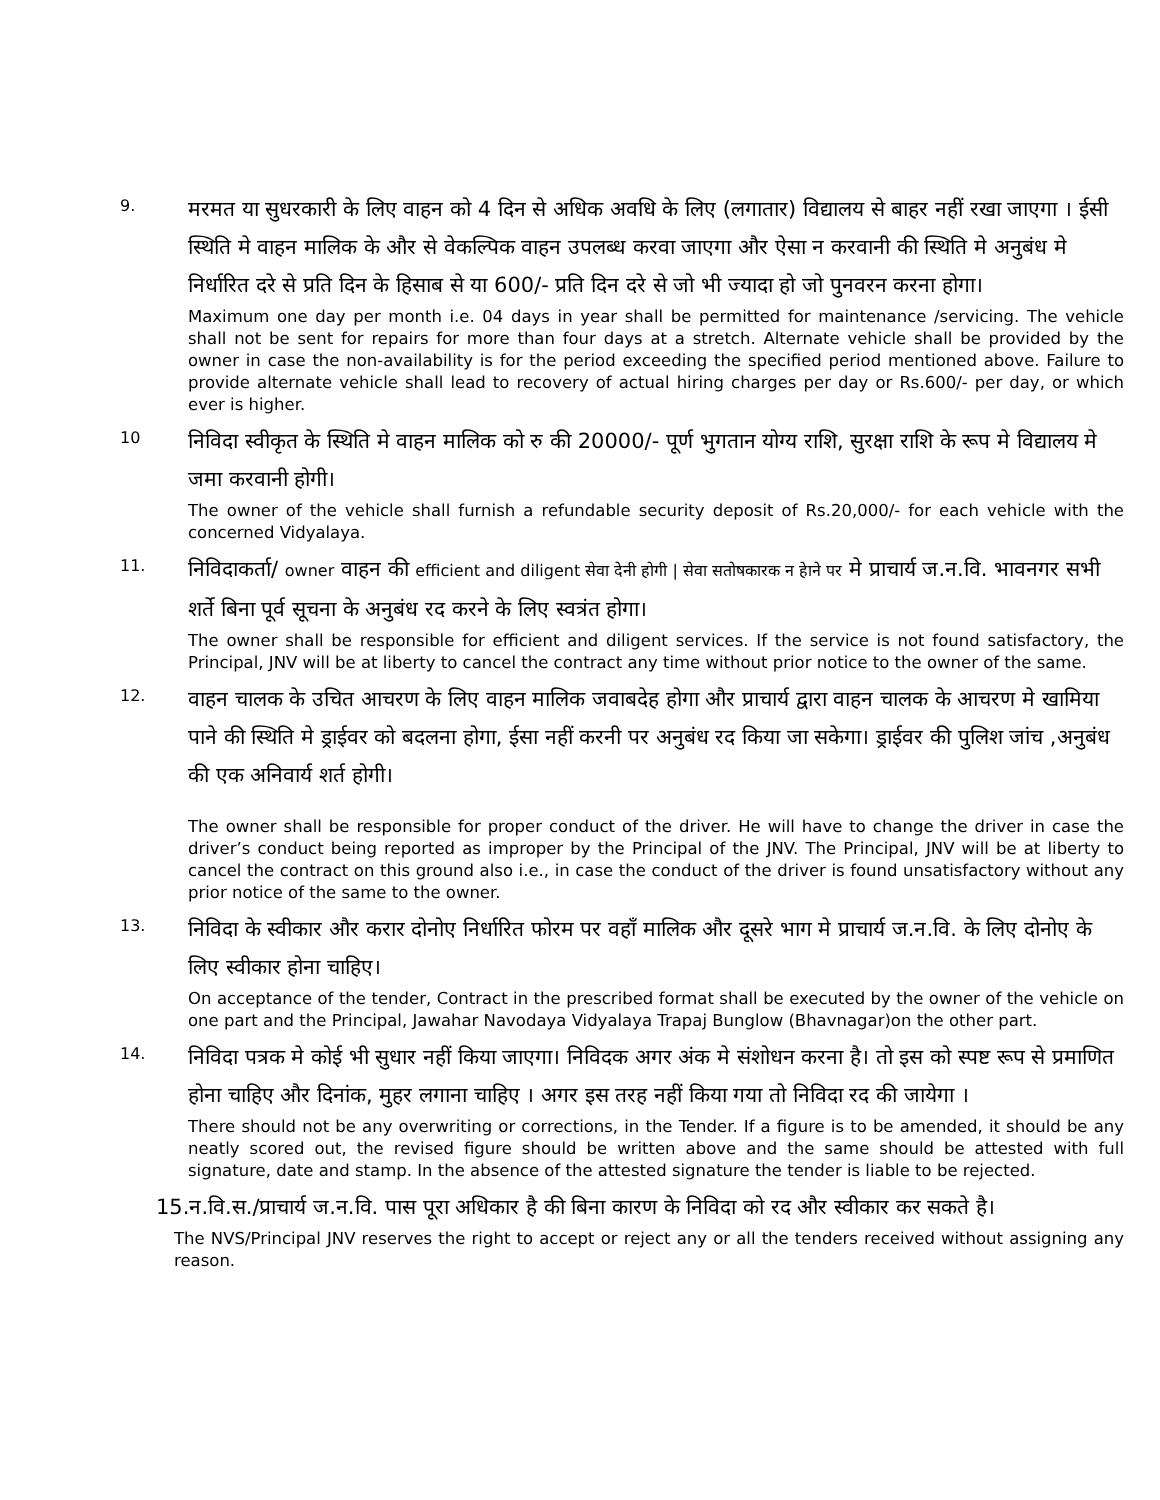9.
मरमत या सुधरकारी के लिए वाहन को 4 दिन से अधिक अवधि के लिए (लगातार) विद्यालय से बाहर नहीं रखा जाएगा । ईसी स्थिति मे वाहन मालिक के और से वेकल्पिक वाहन उपलब्ध करवा जाएगा और ऐसा न करवानी की स्थिति मे अनुबंध मे निर्धारित दरे से प्रति दिन के हिसाब से या 600/- प्रति दिन दरे से जो भी ज्यादा हो जो पुनवरन करना होगा।
Maximum one day per month i.e. 04 days in year shall be permitted for maintenance /servicing. The vehicle shall not be sent for repairs for more than four days at a stretch. Alternate vehicle shall be provided by the owner in case the non-availability is for the period exceeding the specified period mentioned above. Failure to provide alternate vehicle shall lead to recovery of actual hiring charges per day or Rs.600/- per day, or which ever is higher.
10
निविदा स्वीकृत के स्थिति मे वाहन मालिक को रु की 20000/- पूर्ण भुगतान योग्य राशि, सुरक्षा राशि के रूप मे विद्यालय मे जमा करवानी होगी।
The owner of the vehicle shall furnish a refundable security deposit of Rs.20,000/- for each vehicle with the concerned Vidyalaya.
11.
निविदाकर्ता/ owner वाहन की efficient and diligent सेवा देनी होगी | सेवा सतोषकारक न हेाने पर मे प्राचार्य ज.न.वि. भावनगर सभी शर्ते बिना पूर्व सूचना के अनुबंध रद करने के लिए स्वत्रंत होगा।
The owner shall be responsible for efficient and diligent services. If the service is not found satisfactory, the Principal, JNV will be at liberty to cancel the contract any time without prior notice to the owner of the same.
12.
वाहन चालक के उचित आचरण के लिए वाहन मालिक जवाबदेह होगा और प्राचार्य द्वारा वाहन चालक के आचरण मे खामिया पाने की स्थिति मे ड्राईवर को बदलना होगा, ईसा नहीं करनी पर अनुबंध रद किया जा सकेगा। ड्राईवर की पुलिश जांच ,अनुबंध की एक अनिवार्य शर्त होगी।
The owner shall be responsible for proper conduct of the driver. He will have to change the driver in case the driver’s conduct being reported as improper by the Principal of the JNV. The Principal, JNV will be at liberty to cancel the contract on this ground also i.e., in case the conduct of the driver is found unsatisfactory without any prior notice of the same to the owner.
13.
निविदा के स्वीकार और करार दोनोए निर्धारित फोरम पर वहाँ मालिक और दूसरे भाग मे प्राचार्य ज.न.वि. के लिए दोनोए के लिए स्वीकार होना चाहिए।
On acceptance of the tender, Contract in the prescribed format shall be executed by the owner of the vehicle on one part and the Principal, Jawahar Navodaya Vidyalaya Trapaj Bunglow (Bhavnagar)on the other part.
14.
निविदा पत्रक मे कोई भी सुधार नहीं किया जाएगा। निविदक अगर अंक मे संशोधन करना है। तो इस को स्पष्ट रूप से प्रमाणित होना चाहिए और दिनांक, मुहर लगाना चाहिए । अगर इस तरह नहीं किया गया तो निविदा रद की जायेगा ।
There should not be any overwriting or corrections, in the Tender. If a figure is to be amended, it should be any neatly scored out, the revised figure should be written above and the same should be attested with full signature, date and stamp. In the absence of the attested signature the tender is liable to be rejected.
15.न.वि.स./प्राचार्य ज.न.वि. पास पूरा अधिकार है की बिना कारण के निविदा को रद और स्वीकार कर सकते है।
The NVS/Principal JNV reserves the right to accept or reject any or all the tenders received without assigning any reason.